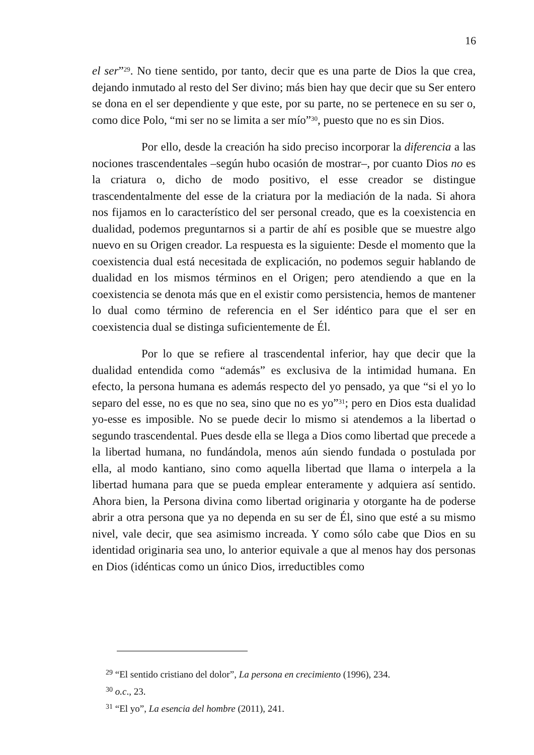16
el ser”<sup>29</sup>. No tiene sentido, por tanto, decir que es una parte de Dios la que crea, dejando inmutado al resto del Ser divino; más bien hay que decir que su Ser entero se dona en el ser dependiente y que este, por su parte, no se pertenece en su ser o, como dice Polo, “mi ser no se limita a ser mío”<sup>30</sup>, puesto que no es sin Dios.
Por ello, desde la creación ha sido preciso incorporar la diferencia a las nociones trascendentales –según hubo ocasión de mostrar–, por cuanto Dios no es la criatura o, dicho de modo positivo, el esse creador se distingue trascendentalmente del esse de la criatura por la mediación de la nada. Si ahora nos fijamos en lo característico del ser personal creado, que es la coexistencia en dualidad, podemos preguntarnos si a partir de ahí es posible que se muestre algo nuevo en su Origen creador. La respuesta es la siguiente: Desde el momento que la coexistencia dual está necesitada de explicación, no podemos seguir hablando de dualidad en los mismos términos en el Origen; pero atendiendo a que en la coexistencia se denota más que en el existir como persistencia, hemos de mantener lo dual como término de referencia en el Ser idéntico para que el ser en coexistencia dual se distinga suficientemente de Él.
Por lo que se refiere al trascendental inferior, hay que decir que la dualidad entendida como “además” es exclusiva de la intimidad humana. En efecto, la persona humana es además respecto del yo pensado, ya que “si el yo lo separo del esse, no es que no sea, sino que no es yo”<sup>31</sup>; pero en Dios esta dualidad yo-esse es imposible. No se puede decir lo mismo si atendemos a la libertad o segundo trascendental. Pues desde ella se llega a Dios como libertad que precede a la libertad humana, no fundándola, menos aún siendo fundada o postulada por ella, al modo kantiano, sino como aquella libertad que llama o interpela a la libertad humana para que se pueda emplear enteramente y adquiera así sentido. Ahora bien, la Persona divina como libertad originaria y otorgante ha de poderse abrir a otra persona que ya no dependa en su ser de Él, sino que esté a su mismo nivel, vale decir, que sea asimismo increada. Y como sólo cabe que Dios en su identidad originaria sea uno, lo anterior equivale a que al menos hay dos personas en Dios (idénticas como un único Dios, irreductibles como
<sup>29</sup> “El sentido cristiano del dolor”, La persona en crecimiento (1996), 234.
<sup>30</sup> o.c., 23.
<sup>31</sup> “El yo”, La esencia del hombre (2011), 241.